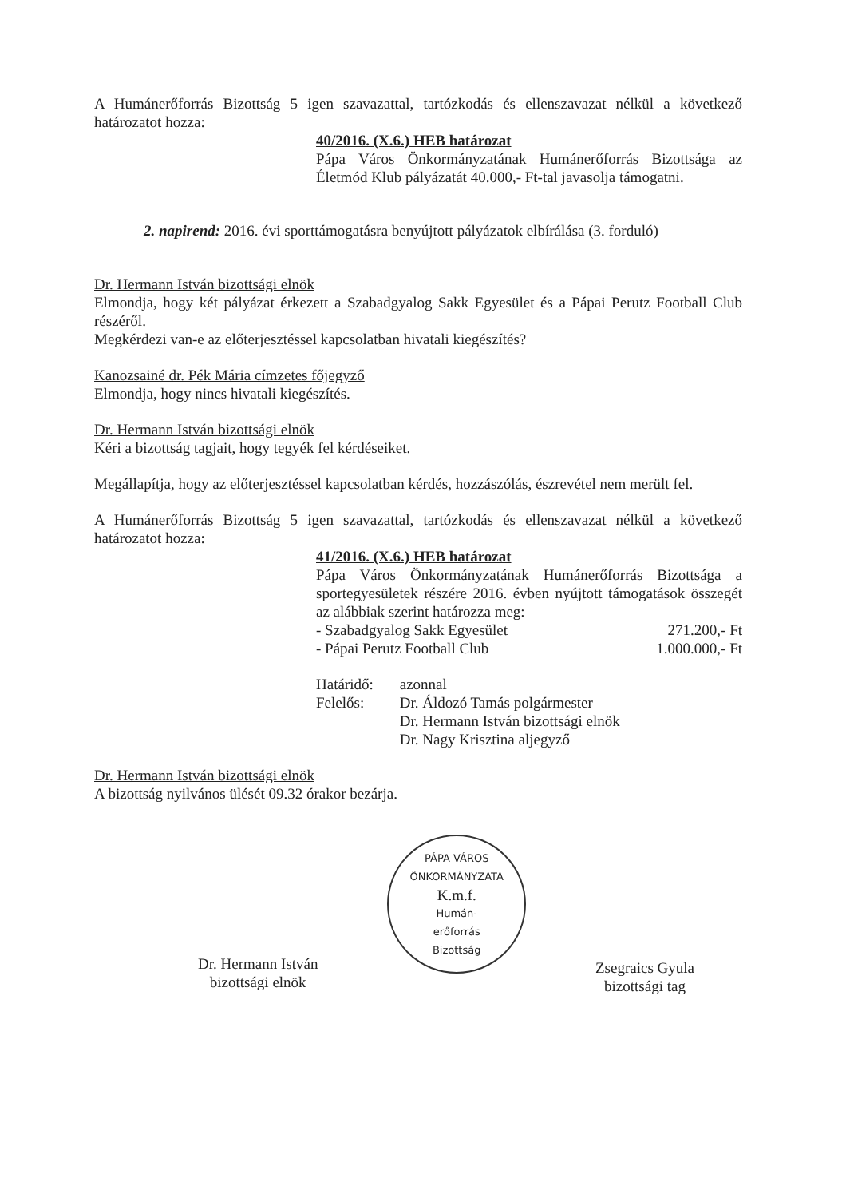A Humánerőforrás Bizottság 5 igen szavazattal, tartózkodás és ellenszavazat nélkül a következő határozatot hozza:
40/2016. (X.6.) HEB határozat
Pápa Város Önkormányzatának Humánerőforrás Bizottsága az Életmód Klub pályázatát 40.000,- Ft-tal javasolja támogatni.
2. napirend: 2016. évi sporttámogatásra benyújtott pályázatok elbírálása (3. forduló)
Dr. Hermann István bizottsági elnök
Elmondja, hogy két pályázat érkezett a Szabadgyalog Sakk Egyesület és a Pápai Perutz Football Club részéről.
Megkérdezi van-e az előterjesztéssel kapcsolatban hivatali kiegészítés?
Kanozsainé dr. Pék Mária címzetes főjegyző
Elmondja, hogy nincs hivatali kiegészítés.
Dr. Hermann István bizottsági elnök
Kéri a bizottság tagjait, hogy tegyék fel kérdéseiket.
Megállapítja, hogy az előterjesztéssel kapcsolatban kérdés, hozzászólás, észrevétel nem merült fel.
A Humánerőforrás Bizottság 5 igen szavazattal, tartózkodás és ellenszavazat nélkül a következő határozatot hozza:
41/2016. (X.6.) HEB határozat
Pápa Város Önkormányzatának Humánerőforrás Bizottsága a sportegyesületek részére 2016. évben nyújtott támogatások összegét az alábbiak szerint határozza meg:
- Szabadgyalog Sakk Egyesület 271.200,- Ft
- Pápai Perutz Football Club 1.000.000,- Ft
Határidő: azonnal
Felelős: Dr. Áldozó Tamás polgármester
Dr. Hermann István bizottsági elnök
Dr. Nagy Krisztina aljegyző
Dr. Hermann István bizottsági elnök
A bizottság nyilvános ülését 09.32 órakor bezárja.
Dr. Hermann István
bizottsági elnök
PÁPA VÁROS ÖNKORMÁNYZATA
K.m.f.
Humán-
erőforrás
Bizottság
Zsegraics Gyula
bizottsági tag